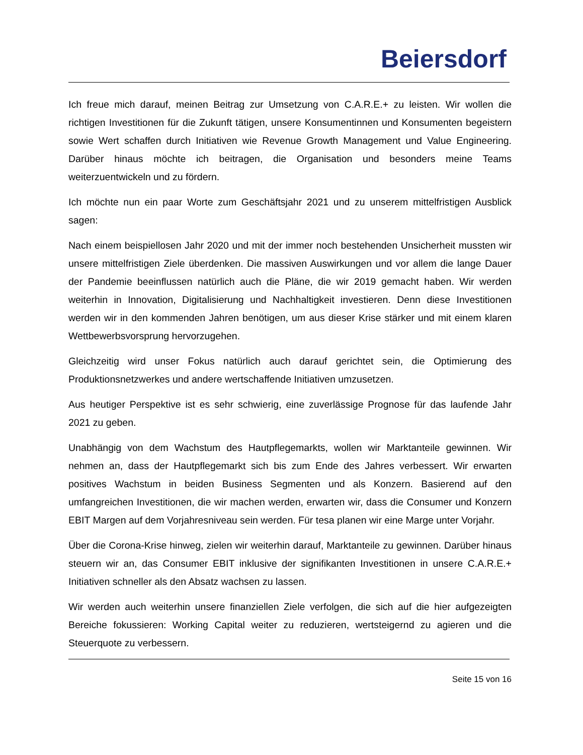Beiersdorf
Ich freue mich darauf, meinen Beitrag zur Umsetzung von C.A.R.E.+ zu leisten. Wir wollen die richtigen Investitionen für die Zukunft tätigen, unsere Konsumentinnen und Konsumenten begeistern sowie Wert schaffen durch Initiativen wie Revenue Growth Management und Value Engineering. Darüber hinaus möchte ich beitragen, die Organisation und besonders meine Teams weiterzuentwickeln und zu fördern.
Ich möchte nun ein paar Worte zum Geschäftsjahr 2021 und zu unserem mittelfristigen Ausblick sagen:
Nach einem beispiellosen Jahr 2020 und mit der immer noch bestehenden Unsicherheit mussten wir unsere mittelfristigen Ziele überdenken. Die massiven Auswirkungen und vor allem die lange Dauer der Pandemie beeinflussen natürlich auch die Pläne, die wir 2019 gemacht haben. Wir werden weiterhin in Innovation, Digitalisierung und Nachhaltigkeit investieren. Denn diese Investitionen werden wir in den kommenden Jahren benötigen, um aus dieser Krise stärker und mit einem klaren Wettbewerbsvorsprung hervorzugehen.
Gleichzeitig wird unser Fokus natürlich auch darauf gerichtet sein, die Optimierung des Produktionsnetzwerkes und andere wertschaffende Initiativen umzusetzen.
Aus heutiger Perspektive ist es sehr schwierig, eine zuverlässige Prognose für das laufende Jahr 2021 zu geben.
Unabhängig von dem Wachstum des Hautpflegemarkts, wollen wir Marktanteile gewinnen. Wir nehmen an, dass der Hautpflegemarkt sich bis zum Ende des Jahres verbessert. Wir erwarten positives Wachstum in beiden Business Segmenten und als Konzern. Basierend auf den umfangreichen Investitionen, die wir machen werden, erwarten wir, dass die Consumer und Konzern EBIT Margen auf dem Vorjahresniveau sein werden. Für tesa planen wir eine Marge unter Vorjahr.
Über die Corona-Krise hinweg, zielen wir weiterhin darauf, Marktanteile zu gewinnen. Darüber hinaus steuern wir an, das Consumer EBIT inklusive der signifikanten Investitionen in unsere C.A.R.E.+ Initiativen schneller als den Absatz wachsen zu lassen.
Wir werden auch weiterhin unsere finanziellen Ziele verfolgen, die sich auf die hier aufgezeigten Bereiche fokussieren: Working Capital weiter zu reduzieren, wertsteigernd zu agieren und die Steuerquote zu verbessern.
Seite 15 von 16